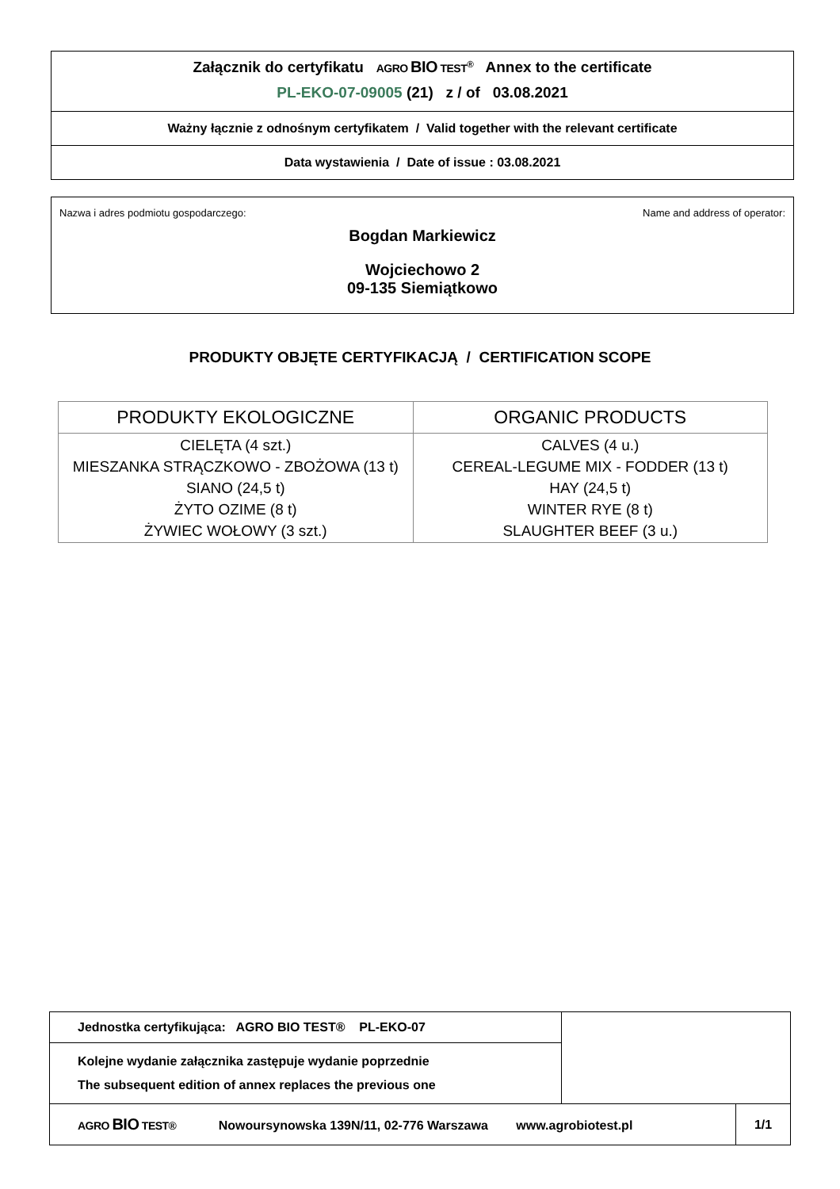Załącznik do certyfikatu AGRO BIO TEST<sup>®</sup> Annex to the certificate
PL-EKO-07-09005 (21) z / of 03.08.2021
Ważny łącznie z odnośnym certyfikatem / Valid together with the relevant certificate
Data wystawienia / Date of issue : 03.08.2021
Nazwa i adres podmiotu gospodarczego: Name and address of operator:
Bogdan Markiewicz
Wojciechowo 2
09-135 Siemiątkowo
PRODUKTY OBJĘTE CERTYFIKACJĄ / CERTIFICATION SCOPE
| PRODUKTY EKOLOGICZNE | ORGANIC PRODUCTS |
| --- | --- |
| CIELĘTA (4 szt.) MIESZANKA STRĄCZKOWO - ZBOŻOWA (13 t) SIANO (24,5 t) ŻYTO OZIME (8 t) ŻYWIEC WOŁOWY (3 szt.) | CALVES (4 u.) CEREAL-LEGUME MIX - FODDER (13 t) HAY (24,5 t) WINTER RYE (8 t) SLAUGHTER BEEF (3 u.) |
| Jednostka certyfikująca: AGRO BIO TEST® PL-EKO-07 | | |
| Kolejne wydanie załącznika zastępuje wydanie poprzednie The subsequent edition of annex replaces the previous one | | |
| AGRO BIO TEST® Nowoursynowska 139N/11, 02-776 Warszawa www.agrobiotest.pl | | 1/1 |